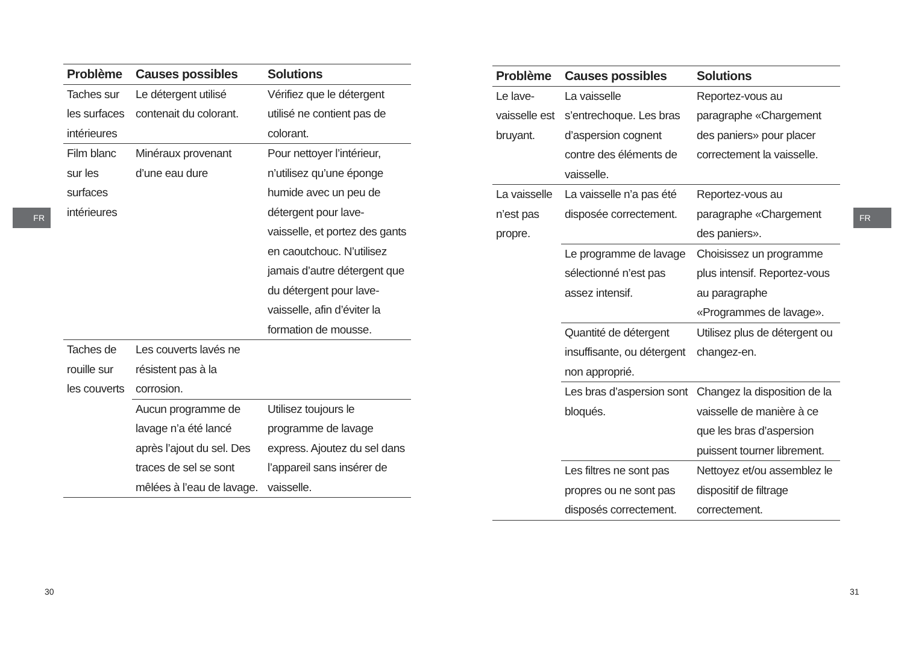FR
| Problème | Causes possibles | Solutions |
| --- | --- | --- |
| Taches sur les surfaces intérieures | Le détergent utilisé contenait du colorant. | Vérifiez que le détergent utilisé ne contient pas de colorant. |
| Film blanc sur les surfaces intérieures | Minéraux provenant d’une eau dure | Pour nettoyer l’intérieur, n’utilisez qu’une éponge humide avec un peu de détergent pour lave-vaisselle, et portez des gants en caoutchouc. N’utilisez jamais d’autre détergent que du détergent pour lave-vaisselle, afin d’éviter la formation de mousse. |
| Taches de rouille sur les couverts | Les couverts lavés ne résistent pas à la corrosion. | |
| | Aucun programme de lavage n’a été lancé après l’ajout du sel. Des traces de sel se sont mêlées à l’eau de lavage. | Utilisez toujours le programme de lavage express. Ajoutez du sel dans l’appareil sans insérer de vaisselle. |
30
FR
| Problème | Causes possibles | Solutions |
| --- | --- | --- |
| Le lave-vaisselle est bruyant. | La vaisselle s’entrechoque. Les bras d’aspersion cognent contre des éléments de vaisselle. | Reportez-vous au paragraphe «Chargement des paniers» pour placer correctement la vaisselle. |
| La vaisselle n’est pas propre. | La vaisselle n’a pas été disposée correctement. | Reportez-vous au paragraphe «Chargement des paniers». |
| | Le programme de lavage sélectionné n’est pas assez intensif. | Choisissez un programme plus intensif. Reportez-vous au paragraphe «Programmes de lavage». |
| | Quantité de détergent insuffisante, ou détergent non approprié. | Utilisez plus de détergent ou changez-en. |
| | Les bras d’aspersion sont bloqués. | Changez la disposition de la vaisselle de manière à ce que les bras d’aspersion puissent tourner librement. |
| | Les filtres ne sont pas propres ou ne sont pas disposés correctement. | Nettoyez et/ou assemblez le dispositif de filtrage correctement. |
31